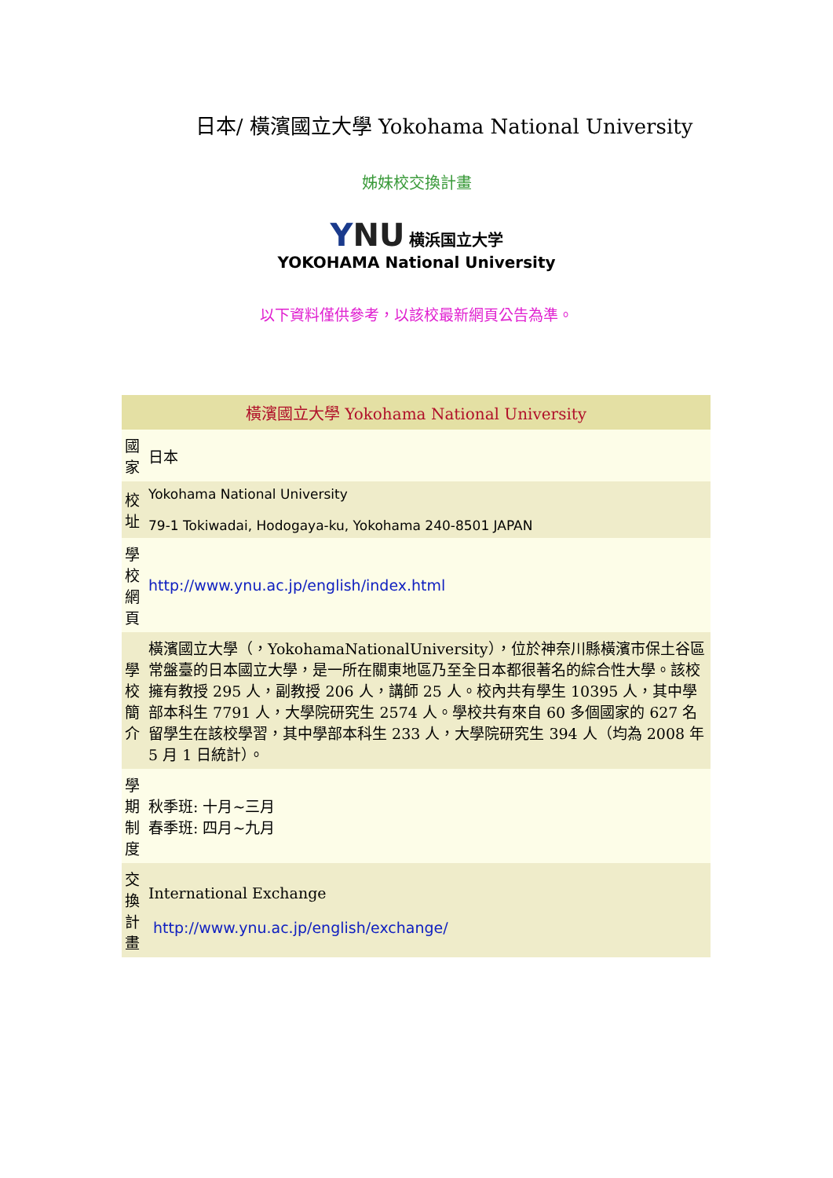日本/ 橫濱國立大學 Yokohama National University
姊妹校交換計畫
YNU 横浜国立大学
YOKOHAMA National University
以下資料僅供參考，以該校最新網頁公告為準。
| 橫濱國立大學 Yokohama National University | |
| --- | --- |
| 國家 | 日本 |
| 校址 | Yokohama National University 79-1 Tokiwadai, Hodogaya-ku, Yokohama 240-8501 JAPAN |
| 學校網頁 | http://www.ynu.ac.jp/english/index.html |
| 學校簡介 | 橫濱國立大學（，YokohamaNationalUniversity），位於神奈川縣橫濱市保土谷區常盤臺的日本國立大學，是一所在關東地區乃至全日本都很著名的綜合性大學。該校擁有教授 295 人，副教授 206 人，講師 25 人。校內共有學生 10395 人，其中學部本科生 7791 人，大學院研究生 2574 人。學校共有來自 60 多個國家的 627 名留學生在該校學習，其中學部本科生 233 人，大學院研究生 394 人（均為 2008 年 5 月 1 日統計）。 |
| 學期制度 | 秋季班: 十月~三月 春季班: 四月~九月 |
| 交換計畫 | International Exchange http://www.ynu.ac.jp/english/exchange/ |